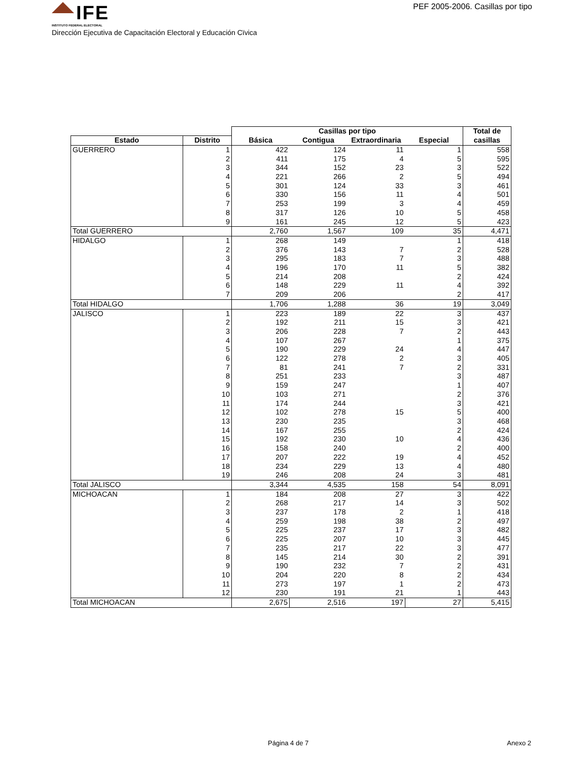IFE
INSTITUTO FEDERAL ELECTORAL
PEF 2005-2006. Casillas por tipo
Dirección Ejecutiva de Capacitación Electoral y Educación Cïvica
| | | Casillas por tipo | | | | Total de |
| --- | --- | --- | --- | --- | --- | --- |
| Estado | Distrito | Básica | Contigua | Extraordinaria | Especial | casillas |
| GUERRERO | 1 | 422 | 124 | 11 | 1 | 558 |
| | 2 | 411 | 175 | 4 | 5 | 595 |
| | 3 | 344 | 152 | 23 | 3 | 522 |
| | 4 | 221 | 266 | 2 | 5 | 494 |
| | 5 | 301 | 124 | 33 | 3 | 461 |
| | 6 | 330 | 156 | 11 | 4 | 501 |
| | 7 | 253 | 199 | 3 | 4 | 459 |
| | 8 | 317 | 126 | 10 | 5 | 458 |
| | 9 | 161 | 245 | 12 | 5 | 423 |
| Total GUERRERO | | 2,760 | 1,567 | 109 | 35 | 4,471 |
| HIDALGO | 1 | 268 | 149 | | 1 | 418 |
| | 2 | 376 | 143 | 7 | 2 | 528 |
| | 3 | 295 | 183 | 7 | 3 | 488 |
| | 4 | 196 | 170 | 11 | 5 | 382 |
| | 5 | 214 | 208 | | 2 | 424 |
| | 6 | 148 | 229 | 11 | 4 | 392 |
| | 7 | 209 | 206 | | 2 | 417 |
| Total HIDALGO | | 1,706 | 1,288 | 36 | 19 | 3,049 |
| JALISCO | 1 | 223 | 189 | 22 | 3 | 437 |
| | 2 | 192 | 211 | 15 | 3 | 421 |
| | 3 | 206 | 228 | 7 | 2 | 443 |
| | 4 | 107 | 267 | | 1 | 375 |
| | 5 | 190 | 229 | 24 | 4 | 447 |
| | 6 | 122 | 278 | 2 | 3 | 405 |
| | 7 | 81 | 241 | 7 | 2 | 331 |
| | 8 | 251 | 233 | | 3 | 487 |
| | 9 | 159 | 247 | | 1 | 407 |
| | 10 | 103 | 271 | | 2 | 376 |
| | 11 | 174 | 244 | | 3 | 421 |
| | 12 | 102 | 278 | 15 | 5 | 400 |
| | 13 | 230 | 235 | | 3 | 468 |
| | 14 | 167 | 255 | | 2 | 424 |
| | 15 | 192 | 230 | 10 | 4 | 436 |
| | 16 | 158 | 240 | | 2 | 400 |
| | 17 | 207 | 222 | 19 | 4 | 452 |
| | 18 | 234 | 229 | 13 | 4 | 480 |
| | 19 | 246 | 208 | 24 | 3 | 481 |
| Total JALISCO | | 3,344 | 4,535 | 158 | 54 | 8,091 |
| MICHOACAN | 1 | 184 | 208 | 27 | 3 | 422 |
| | 2 | 268 | 217 | 14 | 3 | 502 |
| | 3 | 237 | 178 | 2 | 1 | 418 |
| | 4 | 259 | 198 | 38 | 2 | 497 |
| | 5 | 225 | 237 | 17 | 3 | 482 |
| | 6 | 225 | 207 | 10 | 3 | 445 |
| | 7 | 235 | 217 | 22 | 3 | 477 |
| | 8 | 145 | 214 | 30 | 2 | 391 |
| | 9 | 190 | 232 | 7 | 2 | 431 |
| | 10 | 204 | 220 | 8 | 2 | 434 |
| | 11 | 273 | 197 | 1 | 2 | 473 |
| | 12 | 230 | 191 | 21 | 1 | 443 |
| Total MICHOACAN | | 2,675 | 2,516 | 197 | 27 | 5,415 |
Página 4 de 7 Anexo 2